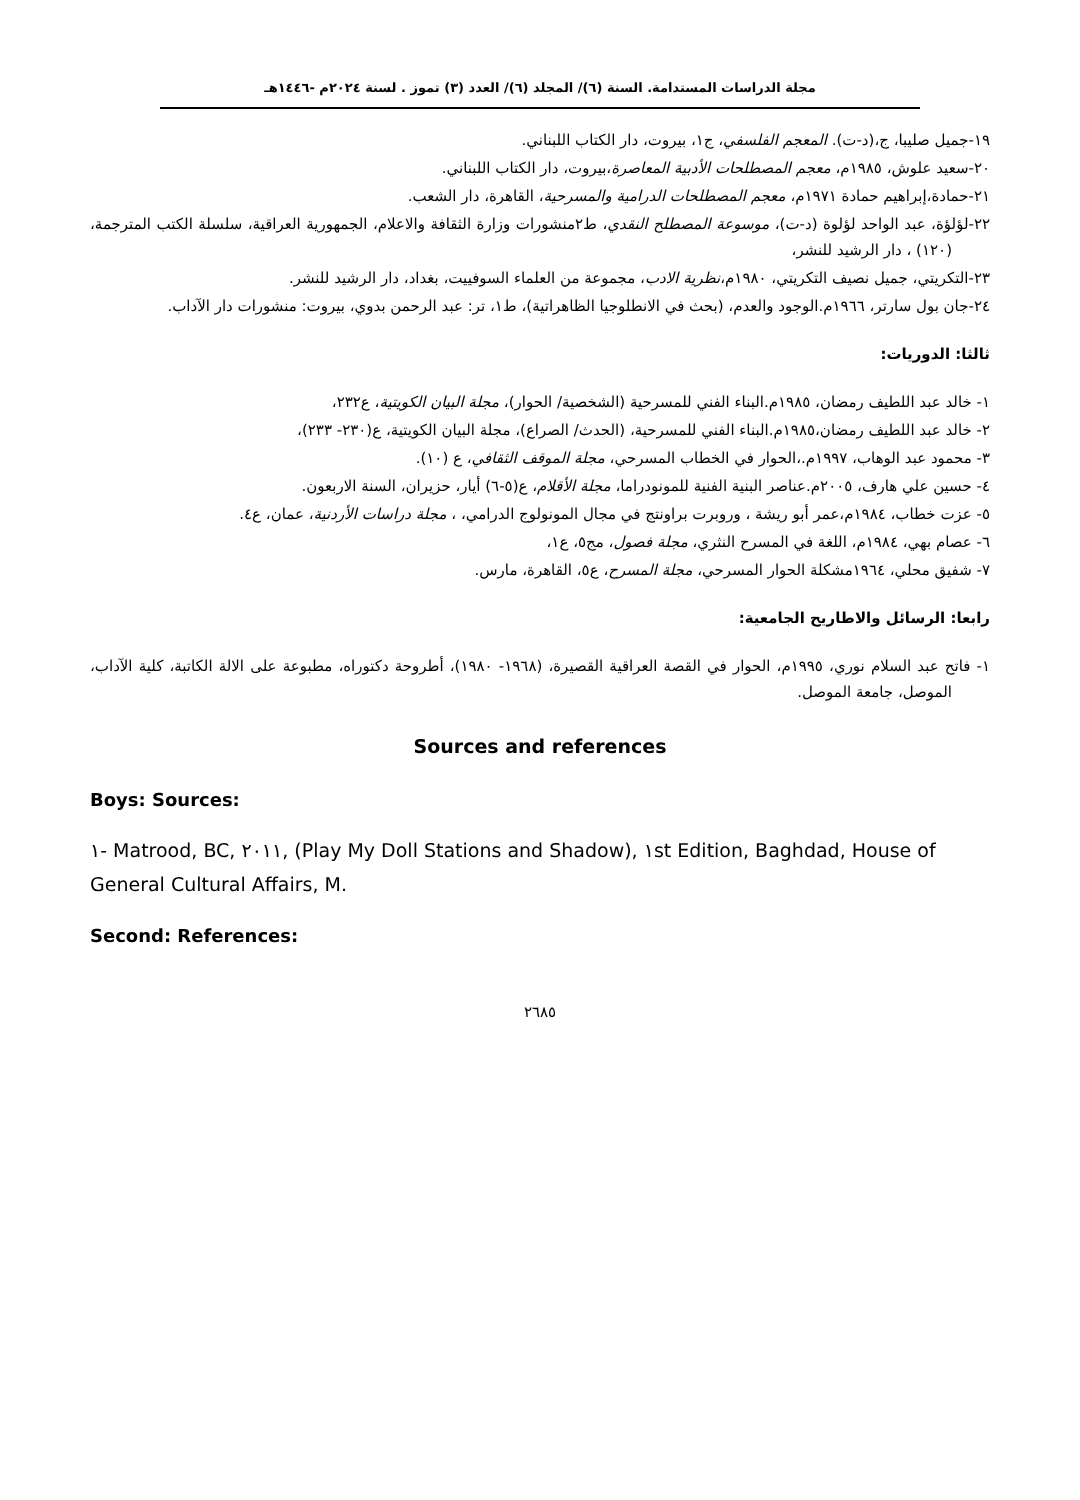مجلة الدراسات المستدامة. السنة (٦)/ المجلد (٦)/ العدد (٣) تموز . لسنة ٢٠٢٤م -١٤٤٦هـ
١٩-جميل صليبا، ج،(د-ت). المعجم الفلسفي، ج١، بيروت، دار الكتاب اللبناني.
٢٠-سعيد علوش، ١٩٨٥م، معجم المصطلحات الأدبية المعاصرة،بيروت، دار الكتاب اللبناني.
٢١-حمادة،إبراهيم حمادة ١٩٧١م، معجم المصطلحات الدرامية والمسرحية، القاهرة، دار الشعب.
٢٢-لؤلؤة، عبد الواحد لؤلوة (د-ت)، موسوعة المصطلح النقدي، ط٢منشورات وزارة الثقافة والاعلام، الجمهورية العراقية، سلسلة الكتب المترجمة، (١٢٠) ، دار الرشيد للنشر،
٢٣-التكريتي، جميل نصيف التكريتي، ١٩٨٠م،نظرية الادب، مجموعة من العلماء السوفييت، بغداد، دار الرشيد للنشر.
٢٤-جان بول سارتر، ١٩٦٦م.الوجود والعدم، (بحث في الانطلوجيا الظاهراتية)، ط١، تر: عبد الرحمن بدوي، بيروت: منشورات دار الآداب.
ثالثا: الدوريات:
١- خالد عبد اللطيف رمضان، ١٩٨٥م.البناء الفني للمسرحية (الشخصية/ الحوار)، مجلة البيان الكويتية، ع٢٣٢،
٢- خالد عبد اللطيف رمضان،١٩٨٥م.البناء الفني للمسرحية، (الحدث/ الصراع)، مجلة البيان الكويتية، ع(٢٣٠- ٢٣٣)،
٣- محمود عبد الوهاب، ١٩٩٧م.،الحوار في الخطاب المسرحي، مجلة الموقف الثقافي، ع (١٠).
٤- حسين علي هارف، ٢٠٠٥م.عناصر البنية الفنية للمونودراما، مجلة الأقلام، ع(٥-٦) أيار، حزيران، السنة الاربعون.
٥- عزت خطاب، ١٩٨٤م،عمر أبو ريشة ، وروبرت براونتج في مجال المونولوج الدرامي، ، مجلة دراسات الأردنية، عمان، ع٤.
٦- عصام بهي، ١٩٨٤م، اللغة في المسرح النثري، مجلة فصول، مج٥، ع١،
٧- شفيق محلي، ١٩٦٤مشكلة الحوار المسرحي، مجلة المسرح، ع٥، القاهرة، مارس.
رابعا: الرسائل والاطاريح الجامعية:
١- فاتح عبد السلام نوري، ١٩٩٥م، الحوار في القصة العراقية القصيرة، (١٩٦٨- ١٩٨٠)، أطروحة دكتوراه، مطبوعة على الالة الكاتبة، كلية الآداب، الموصل، جامعة الموصل.
Sources and references
Boys: Sources:
١- Matrood, BC, ٢٠١١, (Play My Doll Stations and Shadow), ١st Edition, Baghdad, House of General Cultural Affairs, M.
Second: References:
٢٦٨٥